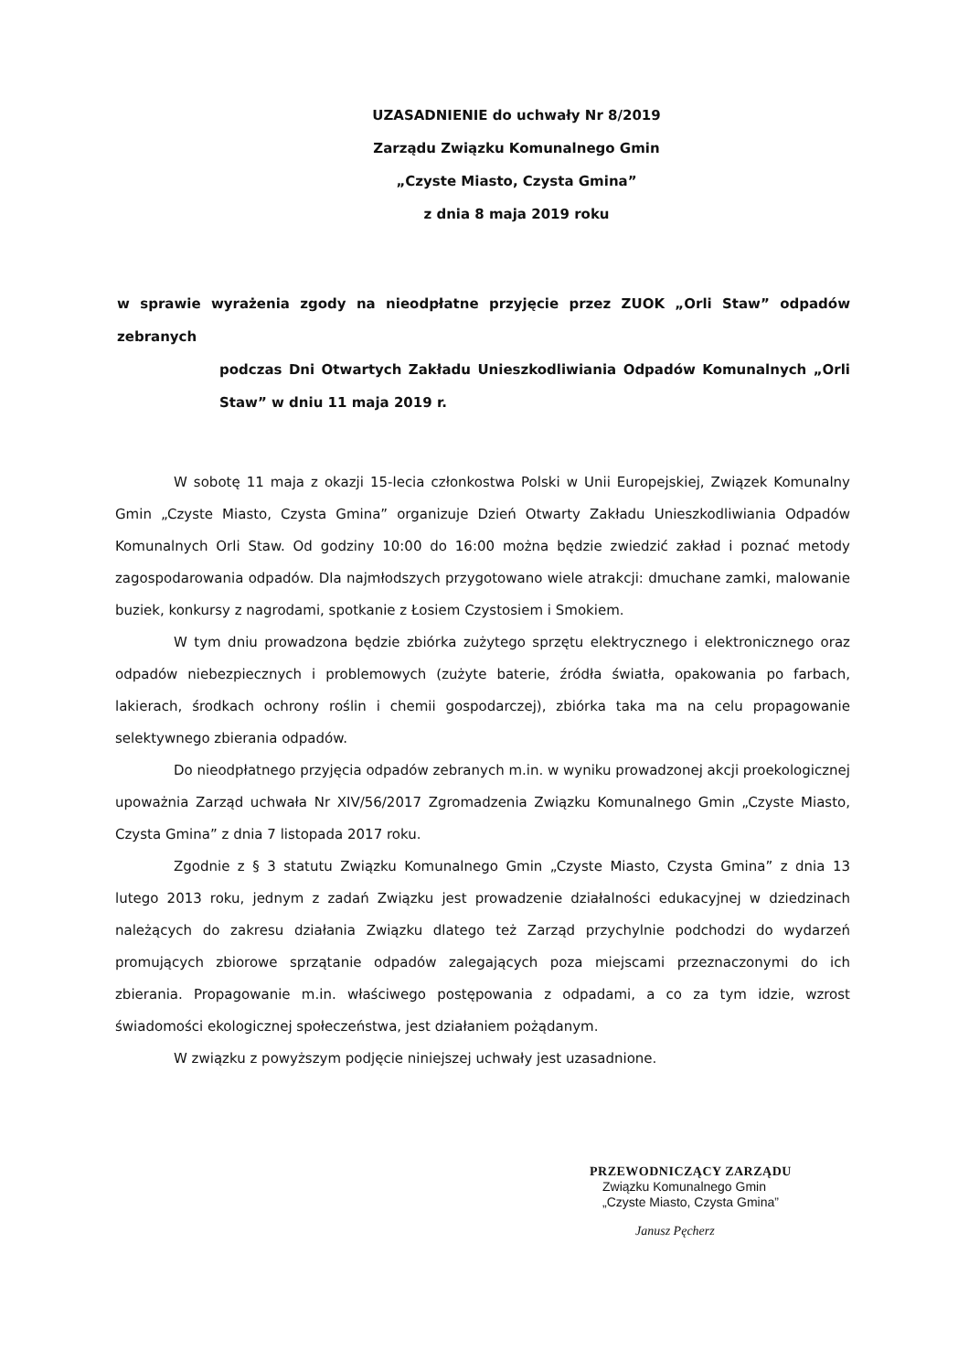UZASADNIENIE do uchwały Nr 8/2019
Zarządu Związku Komunalnego Gmin
„Czyste Miasto, Czysta Gmina”
z dnia 8 maja 2019 roku
w sprawie wyrażenia zgody na nieodpłatne przyjęcie przez ZUOK „Orli Staw” odpadów zebranych
podczas Dni Otwartych Zakładu Unieszkodliwiania Odpadów Komunalnych „Orli Staw” w dniu 11 maja 2019 r.
W sobotę 11 maja z okazji 15-lecia członkostwa Polski w Unii Europejskiej, Związek Komunalny Gmin „Czyste Miasto, Czysta Gmina” organizuje Dzień Otwarty Zakładu Unieszkodliwiania Odpadów Komunalnych Orli Staw. Od godziny 10:00 do 16:00 można będzie zwiedzić zakład i poznać metody zagospodarowania odpadów. Dla najmłodszych przygotowano wiele atrakcji: dmuchane zamki, malowanie buziek, konkursy z nagrodami, spotkanie z Łosiem Czystosiem i Smokiem.
W tym dniu prowadzona będzie zbiórka zużytego sprzętu elektrycznego i elektronicznego oraz odpadów niebezpiecznych i problemowych (zużyte baterie, źródła światła, opakowania po farbach, lakierach, środkach ochrony roślin i chemii gospodarczej), zbiórka taka ma na celu propagowanie selektywnego zbierania odpadów.
Do nieodpłatnego przyjęcia odpadów zebranych m.in. w wyniku prowadzonej akcji proekologicznej upoważnia Zarząd uchwała Nr XIV/56/2017 Zgromadzenia Związku Komunalnego Gmin „Czyste Miasto, Czysta Gmina” z dnia 7 listopada 2017 roku.
Zgodnie z § 3 statutu Związku Komunalnego Gmin „Czyste Miasto, Czysta Gmina” z dnia 13 lutego 2013 roku, jednym z zadań Związku jest prowadzenie działalności edukacyjnej w dziedzinach należących do zakresu działania Związku dlatego też Zarząd przychylnie podchodzi do wydarzeń promujących zbiorowe sprzątanie odpadów zalegających poza miejscami przeznaczonymi do ich zbierania. Propagowanie m.in. właściwego postępowania z odpadami, a co za tym idzie, wzrost świadomości ekologicznej społeczeństwa, jest działaniem pożądanym.
W związku z powyższym podjęcie niniejszej uchwały jest uzasadnione.
PRZEWODNICZĄCY ZARZĄDU
Związku Komunalnego Gmin
„Czyste Miasto, Czysta Gmina”
Janusz Pęcherz